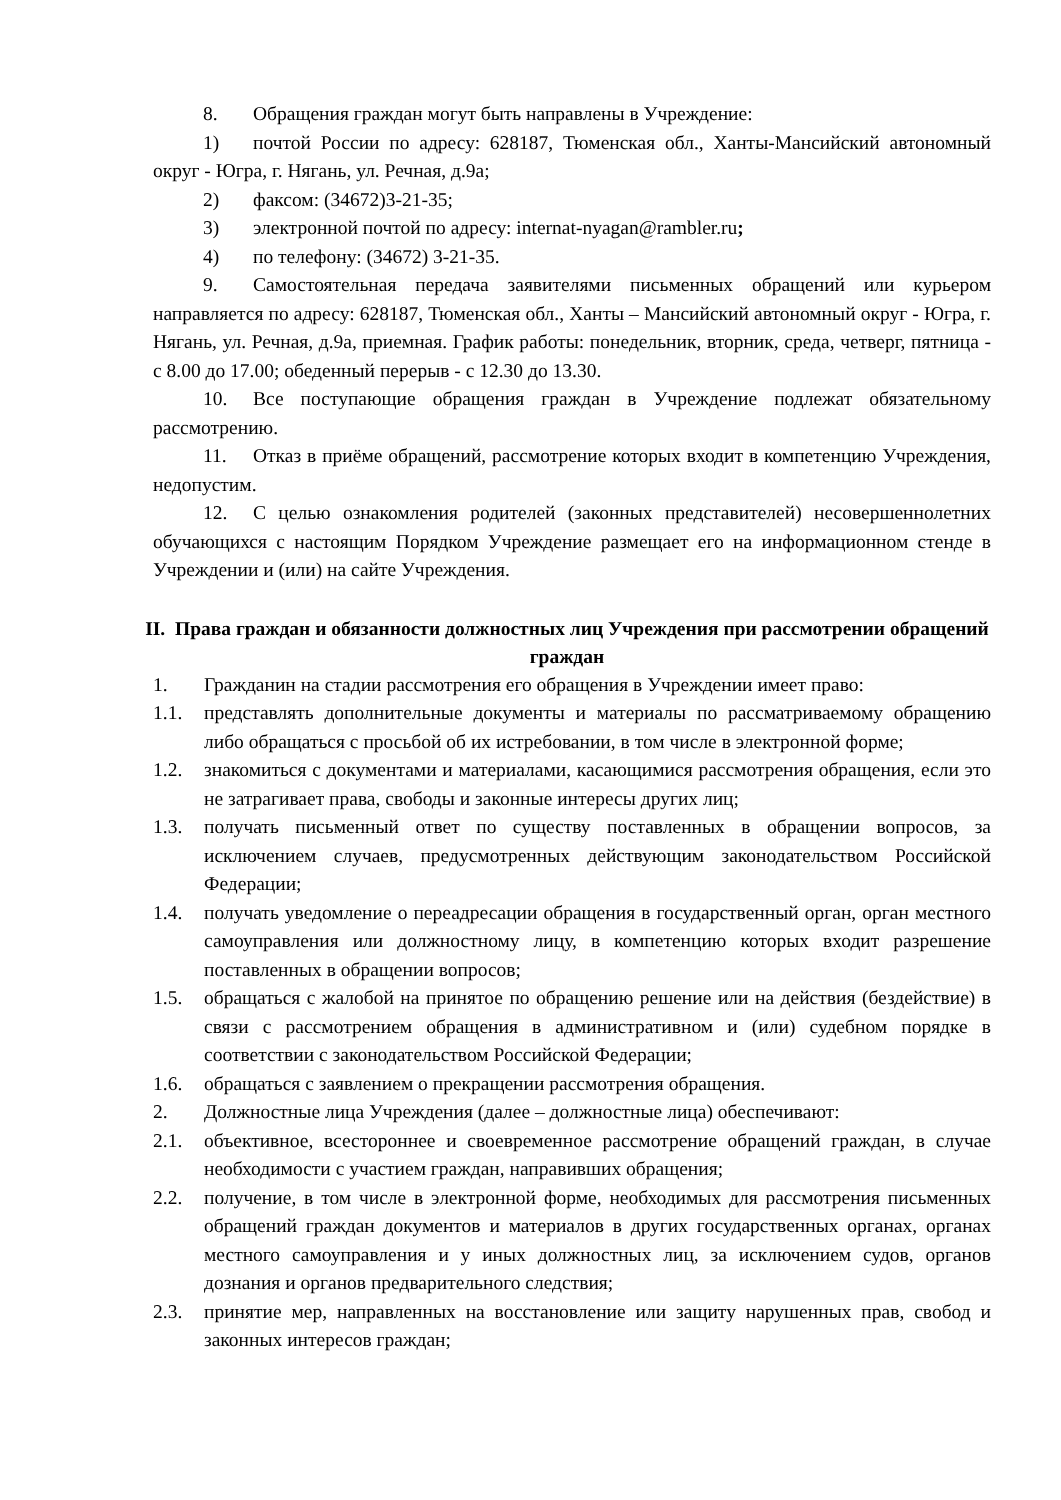8. Обращения граждан могут быть направлены в Учреждение:
1) почтой России по адресу: 628187, Тюменская обл., Ханты-Мансийский автономный округ - Югра, г. Нягань, ул. Речная, д.9а;
2) факсом: (34672)3-21-35;
3) электронной почтой по адресу: internat-nyagan@rambler.ru;
4) по телефону: (34672) 3-21-35.
9. Самостоятельная передача заявителями письменных обращений или курьером направляется по адресу: 628187, Тюменская обл., Ханты – Мансийский автономный округ - Югра, г. Нягань, ул. Речная, д.9а, приемная. График работы: понедельник, вторник, среда, четверг, пятница - с 8.00 до 17.00; обеденный перерыв - с 12.30 до 13.30.
10. Все поступающие обращения граждан в Учреждение подлежат обязательному рассмотрению.
11. Отказ в приёме обращений, рассмотрение которых входит в компетенцию Учреждения, недопустим.
12. С целью ознакомления родителей (законных представителей) несовершеннолетних обучающихся с настоящим Порядком Учреждение размещает его на информационном стенде в Учреждении и (или) на сайте Учреждения.
II. Права граждан и обязанности должностных лиц Учреждения при рассмотрении обращений граждан
1. Гражданин на стадии рассмотрения его обращения в Учреждении имеет право:
1.1. представлять дополнительные документы и материалы по рассматриваемому обращению либо обращаться с просьбой об их истребовании, в том числе в электронной форме;
1.2. знакомиться с документами и материалами, касающимися рассмотрения обращения, если это не затрагивает права, свободы и законные интересы других лиц;
1.3. получать письменный ответ по существу поставленных в обращении вопросов, за исключением случаев, предусмотренных действующим законодательством Российской Федерации;
1.4. получать уведомление о переадресации обращения в государственный орган, орган местного самоуправления или должностному лицу, в компетенцию которых входит разрешение поставленных в обращении вопросов;
1.5. обращаться с жалобой на принятое по обращению решение или на действия (бездействие) в связи с рассмотрением обращения в административном и (или) судебном порядке в соответствии с законодательством Российской Федерации;
1.6. обращаться с заявлением о прекращении рассмотрения обращения.
2. Должностные лица Учреждения (далее – должностные лица) обеспечивают:
2.1. объективное, всестороннее и своевременное рассмотрение обращений граждан, в случае необходимости с участием граждан, направивших обращения;
2.2. получение, в том числе в электронной форме, необходимых для рассмотрения письменных обращений граждан документов и материалов в других государственных органах, органах местного самоуправления и у иных должностных лиц, за исключением судов, органов дознания и органов предварительного следствия;
2.3. принятие мер, направленных на восстановление или защиту нарушенных прав, свобод и законных интересов граждан;